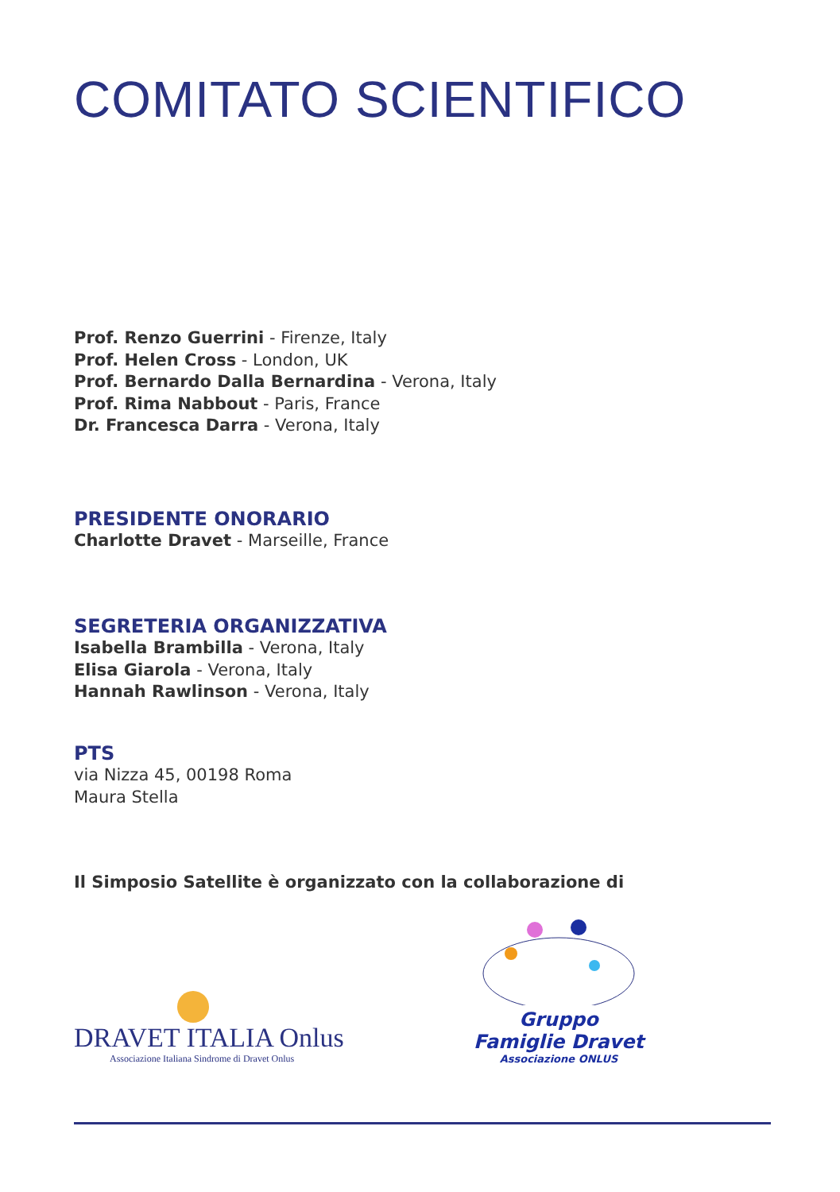COMITATO SCIENTIFICO
Prof. Renzo Guerrini - Firenze, Italy
Prof. Helen Cross - London, UK
Prof. Bernardo Dalla Bernardina - Verona, Italy
Prof. Rima Nabbout - Paris, France
Dr. Francesca Darra - Verona, Italy
PRESIDENTE ONORARIO
Charlotte Dravet - Marseille, France
SEGRETERIA ORGANIZZATIVA
Isabella Brambilla - Verona, Italy
Elisa Giarola - Verona, Italy
Hannah Rawlinson - Verona, Italy
PTS
via Nizza 45, 00198 Roma
Maura Stella
Il Simposio Satellite è organizzato con la collaborazione di
DRAVET ITALIA Onlus
Associazione Italiana Sindrome di Dravet Onlus
Gruppo Famiglie Dravet
Associazione ONLUS